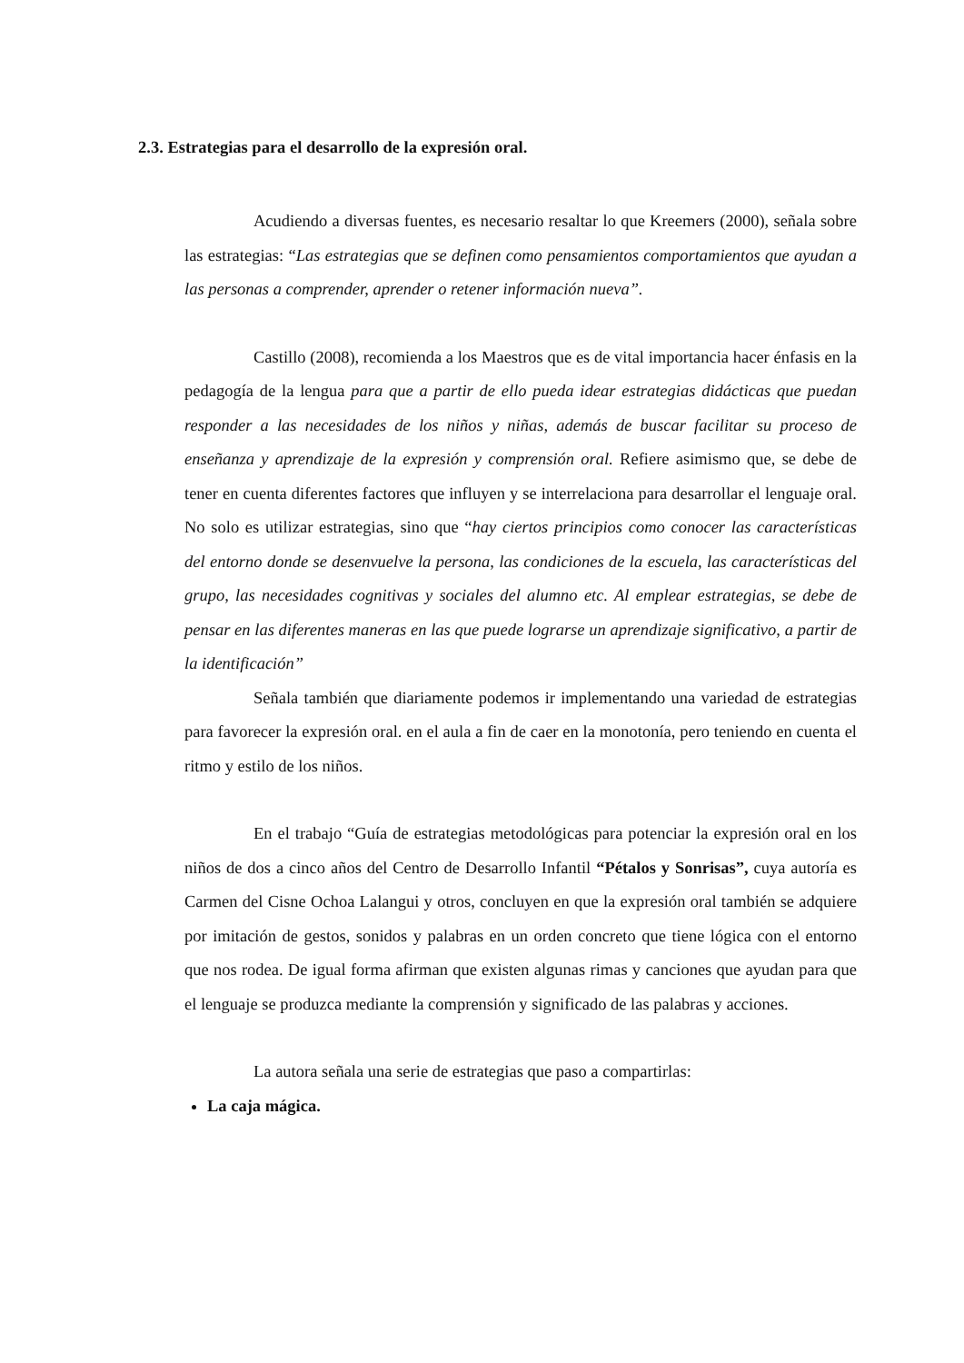2.3. Estrategias para el desarrollo de la expresión oral.
Acudiendo a diversas fuentes, es necesario resaltar lo que Kreemers (2000), señala sobre las estrategias: “Las estrategias que se definen como pensamientos comportamientos que ayudan a las personas a comprender, aprender o retener información nueva”.
Castillo (2008), recomienda a los Maestros que es de vital importancia hacer énfasis en la pedagogía de la lengua para que a partir de ello pueda idear estrategias didácticas que puedan responder a las necesidades de los niños y niñas, además de buscar facilitar su proceso de enseñanza y aprendizaje de la expresión y comprensión oral. Refiere asimismo que, se debe de tener en cuenta diferentes factores que influyen y se interrelaciona para desarrollar el lenguaje oral. No solo es utilizar estrategias, sino que “hay ciertos principios como conocer las características del entorno donde se desenvuelve la persona, las condiciones de la escuela, las características del grupo, las necesidades cognitivas y sociales del alumno etc. Al emplear estrategias, se debe de pensar en las diferentes maneras en las que puede lograrse un aprendizaje significativo, a partir de la identificación”
Señala también que diariamente podemos ir implementando una variedad de estrategias para favorecer la expresión oral. en el aula a fin de caer en la monotonía, pero teniendo en cuenta el ritmo y estilo de los niños.
En el trabajo “Guía de estrategias metodológicas para potenciar la expresión oral en los niños de dos a cinco años del Centro de Desarrollo Infantil “Pétalos y Sonrisas”, cuya autoría es Carmen del Cisne Ochoa Lalangui y otros, concluyen en que la expresión oral también se adquiere por imitación de gestos, sonidos y palabras en un orden concreto que tiene lógica con el entorno que nos rodea. De igual forma afirman que existen algunas rimas y canciones que ayudan para que el lenguaje se produzca mediante la comprensión y significado de las palabras y acciones.
La autora señala una serie de estrategias que paso a compartirlas:
La caja mágica.